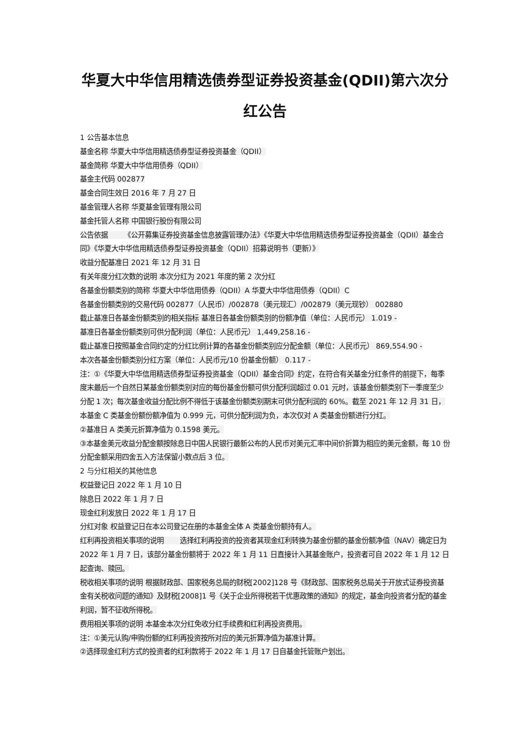华夏大中华信用精选债券型证券投资基金(QDII)第六次分红公告
1 公告基本信息
基金名称 华夏大中华信用精选债券型证券投资基金（QDII）
基金简称 华夏大中华信用债券（QDII）
基金主代码 002877
基金合同生效日 2016 年 7 月 27 日
基金管理人名称 华夏基金管理有限公司
基金托管人名称 中国银行股份有限公司
公告依据 《公开募集证券投资基金信息披露管理办法》《华夏大中华信用精选债券型证券投资基金（QDII）基金合同》《华夏大中华信用精选债券型证券投资基金（QDII）招募说明书（更新）》
收益分配基准日 2021 年 12 月 31 日
有关年度分红次数的说明 本次分红为 2021 年度的第 2 次分红
各基金份额类别的简称 华夏大中华信用债券（QDII）A 华夏大中华信用债券（QDII）C
各基金份额类别的交易代码 002877（人民币）/002878（美元现汇）/002879（美元现钞） 002880
截止基准日各基金份额类别的相关指标 基准日各基金份额类别的份额净值（单位：人民币元） 1.019 -
基准日各基金份额类别可供分配利润（单位：人民币元） 1,449,258.16 -
截止基准日按照基金合同约定的分红比例计算的各基金份额类别应分配金额（单位：人民币元） 869,554.90 -
本次各基金份额类别分红方案（单位：人民币元/10 份基金份额） 0.117 -
注：①《华夏大中华信用精选债券型证券投资基金（QDII）基金合同》约定，在符合有关基金分红条件的前提下，每季度末最后一个自然日某基金份额类别对应的每份基金份额可供分配利润超过 0.01 元时，该基金份额类别下一季度至少分配 1 次；每次基金收益分配比例不得低于该基金份额类别期末可供分配利润的 60%。截至 2021 年 12 月 31 日，本基金 C 类基金份额份额净值为 0.999 元，可供分配利润为负，本次仅对 A 类基金份额进行分红。
②基准日 A 类美元折算净值为 0.1598 美元。
③本基金美元收益分配金额按除息日中国人民银行最新公布的人民币对美元汇率中间价折算为相应的美元金额，每 10 份分配金额采用四舍五入方法保留小数点后 3 位。
2 与分红相关的其他信息
权益登记日 2022 年 1 月 10 日
除息日 2022 年 1 月 7 日
现金红利发放日 2022 年 1 月 17 日
分红对象 权益登记日在本公司登记在册的本基金全体 A 类基金份额持有人。
红利再投资相关事项的说明 选择红利再投资的投资者其现金红利转换为基金份额的基金份额净值（NAV）确定日为 2022 年 1 月 7 日，该部分基金份额将于 2022 年 1 月 11 日直接计入其基金账户，投资者可自 2022 年 1 月 12 日起查询、赎回。
税收相关事项的说明 根据财政部、国家税务总局的财税[2002]128 号《财政部、国家税务总局关于开放式证券投资基金有关税收问题的通知》及财税[2008]1 号《关于企业所得税若干优惠政策的通知》的规定，基金向投资者分配的基金利润，暂不征收所得税。
费用相关事项的说明 本基金本次分红免收分红手续费和红利再投资费用。
注：①美元认购/申购份额的红利再投资按所对应的美元折算净值为基准计算。
②选择现金红利方式的投资者的红利款将于 2022 年 1 月 17 日自基金托管账户划出。